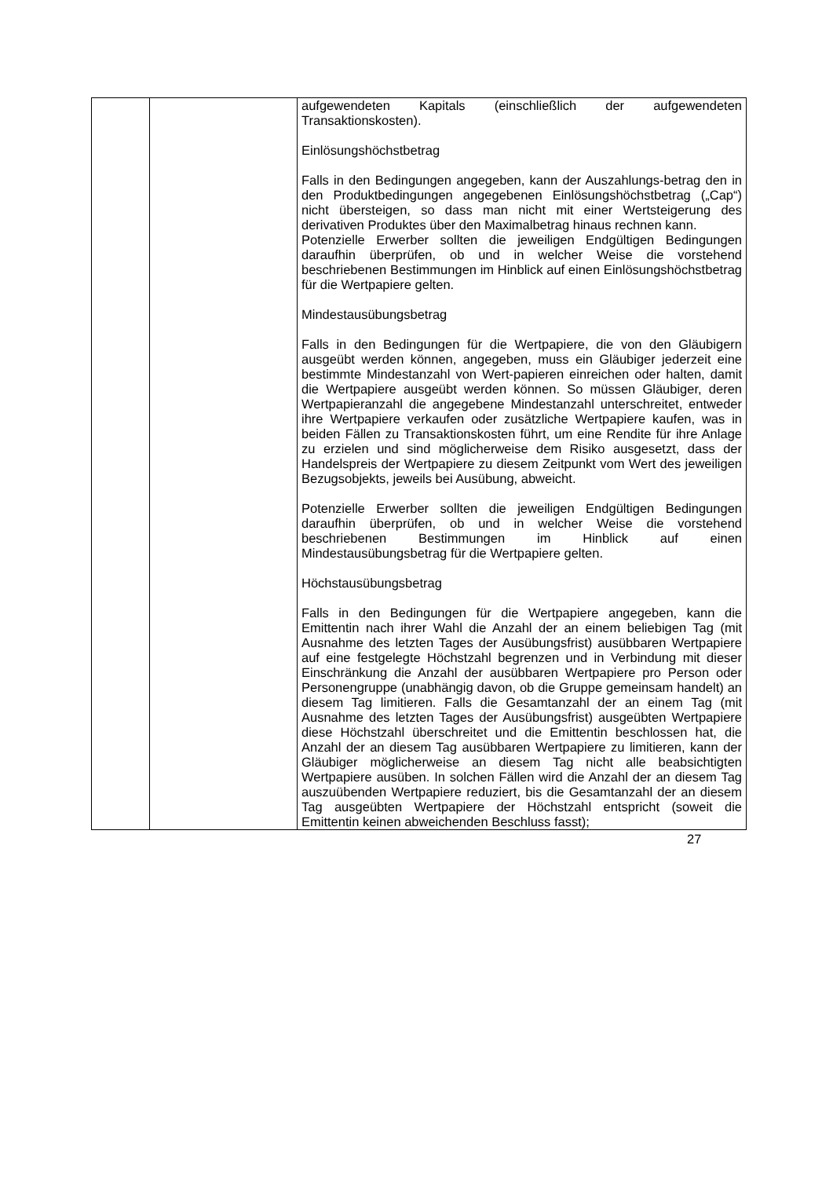| | | aufgewendeten Kapitals (einschließlich der aufgewendeten Transaktionskosten). Einlösungshöchstbetrag Falls in den Bedingungen angegeben, kann der Auszahlungs-betrag den in den Produktbedingungen angegebenen Einlösungshöchstbetrag („Cap“) nicht übersteigen, so dass man nicht mit einer Wertsteigerung des derivativen Produktes über den Maximalbetrag hinaus rechnen kann. Potenzielle Erwerber sollten die jeweiligen Endgültigen Bedingungen daraufhin überprüfen, ob und in welcher Weise die vorstehend beschriebenen Bestimmungen im Hinblick auf einen Einlösungshöchstbetrag für die Wertpapiere gelten. Mindestausübungsbetrag Falls in den Bedingungen für die Wertpapiere, die von den Gläubigern ausgeübt werden können, angegeben, muss ein Gläubiger jederzeit eine bestimmte Mindestanzahl von Wert-papieren einreichen oder halten, damit die Wertpapiere ausgeübt werden können. So müssen Gläubiger, deren Wertpapieranzahl die angegebene Mindestanzahl unterschreitet, entweder ihre Wertpapiere verkaufen oder zusätzliche Wertpapiere kaufen, was in beiden Fällen zu Transaktionskosten führt, um eine Rendite für ihre Anlage zu erzielen und sind möglicherweise dem Risiko ausgesetzt, dass der Handelspreis der Wertpapiere zu diesem Zeitpunkt vom Wert des jeweiligen Bezugsobjekts, jeweils bei Ausübung, abweicht. Potenzielle Erwerber sollten die jeweiligen Endgültigen Bedingungen daraufhin überprüfen, ob und in welcher Weise die vorstehend beschriebenen Bestimmungen im Hinblick auf einen Mindestausübungsbetrag für die Wertpapiere gelten. Höchstausübungsbetrag Falls in den Bedingungen für die Wertpapiere angegeben, kann die Emittentin nach ihrer Wahl die Anzahl der an einem beliebigen Tag (mit Ausnahme des letzten Tages der Ausübungsfrist) ausübbaren Wertpapiere auf eine festgelegte Höchstzahl begrenzen und in Verbindung mit dieser Einschränkung die Anzahl der ausübbaren Wertpapiere pro Person oder Personengruppe (unabhängig davon, ob die Gruppe gemeinsam handelt) an diesem Tag limitieren. Falls die Gesamtanzahl der an einem Tag (mit Ausnahme des letzten Tages der Ausübungsfrist) ausgeübten Wertpapiere diese Höchstzahl überschreitet und die Emittentin beschlossen hat, die Anzahl der an diesem Tag ausübbaren Wertpapiere zu limitieren, kann der Gläubiger möglicherweise an diesem Tag nicht alle beabsichtigten Wertpapiere ausüben. In solchen Fällen wird die Anzahl der an diesem Tag auszuübenden Wertpapiere reduziert, bis die Gesamtanzahl der an diesem Tag ausgeübten Wertpapiere der Höchstzahl entspricht (soweit die Emittentin keinen abweichenden Beschluss fasst); |
27